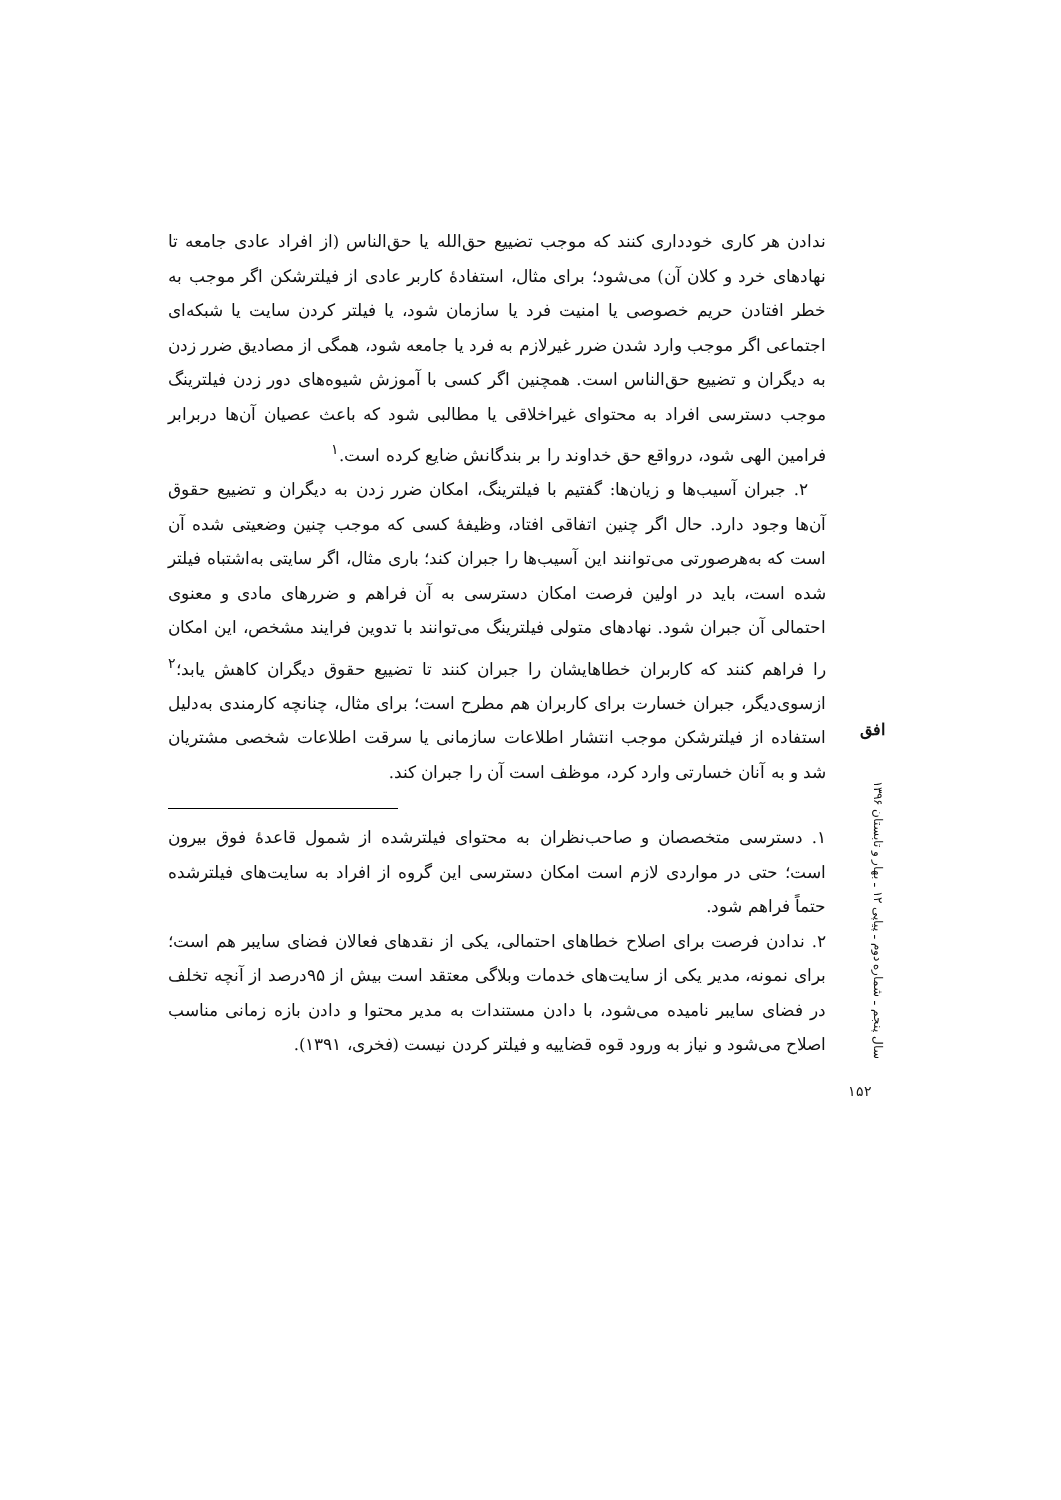ندادن هر کاری خودداری کنند که موجب تضییع حق‌الله یا حق‌الناس (از افراد عادی جامعه تا نهادهای خرد و کلان آن) می‌شود؛ برای مثال، استفادهٔ کاربر عادی از فیلترشکن اگر موجب به خطر افتادن حریم خصوصی یا امنیت فرد یا سازمان شود، یا فیلتر کردن سایت یا شبکه‌ای اجتماعی اگر موجب وارد شدن ضرر غیرلازم به فرد یا جامعه شود، همگی از مصادیق ضرر زدن به دیگران و تضییع حق‌الناس است. همچنین اگر کسی با آموزش شیوه‌های دور زدن فیلترینگ موجب دسترسی افراد به محتوای غیراخلاقی یا مطالبی شود که باعث عصیان آن‌ها دربرابر فرامین الهی شود، درواقع حق خداوند را بر بندگانش ضایع کرده است.<sup>۱</sup>
۲. جبران آسیب‌ها و زیان‌ها: گفتیم با فیلترینگ، امکان ضرر زدن به دیگران و تضییع حقوق آن‌ها وجود دارد. حال اگر چنین اتفاقی افتاد، وظیفهٔ کسی که موجب چنین وضعیتی شده آن است که به‌هرصورتی می‌توانند این آسیب‌ها را جبران کند؛ باری مثال، اگر سایتی به‌اشتباه فیلتر شده است، باید در اولین فرصت امکان دسترسی به آن فراهم و ضررهای مادی و معنوی احتمالی آن جبران شود. نهادهای متولی فیلترینگ می‌توانند با تدوین فرایند مشخص، این امکان را فراهم کنند که کاربران خطاهایشان را جبران کنند تا تضییع حقوق دیگران کاهش یابد؛<sup>۲</sup> ازسوی‌دیگر، جبران خسارت برای کاربران هم مطرح است؛ برای مثال، چنانچه کارمندی به‌دلیل استفاده از فیلترشکن موجب انتشار اطلاعات سازمانی یا سرقت اطلاعات شخصی مشتریان شد و به آنان خسارتی وارد کرد، موظف است آن را جبران کند.
۱. دسترسی متخصصان و صاحب‌نظران به محتوای فیلترشده از شمول قاعدهٔ فوق بیرون است؛ حتی در مواردی لازم است امکان دسترسی این گروه از افراد به سایت‌های فیلترشده حتماً فراهم شود.
۲. ندادن فرصت برای اصلاح خطاهای احتمالی، یکی از نقدهای فعالان فضای سایبر هم است؛ برای نمونه، مدیر یکی از سایت‌های خدمات وبلاگی معتقد است بیش از ۹۵درصد از آنچه تخلف در فضای سایبر نامیده می‌شود، با دادن مستندات به مدیر محتوا و دادن بازه زمانی مناسب اصلاح می‌شود و نیاز به ورود قوه قضاییه و فیلتر کردن نیست (فخری، ۱۳۹۱).
افق
سال پنجم ـ شماره دوم ـ پیاپی ۱۲ ـ بهار و تابستان ۱۳۹۶
۱۵۲